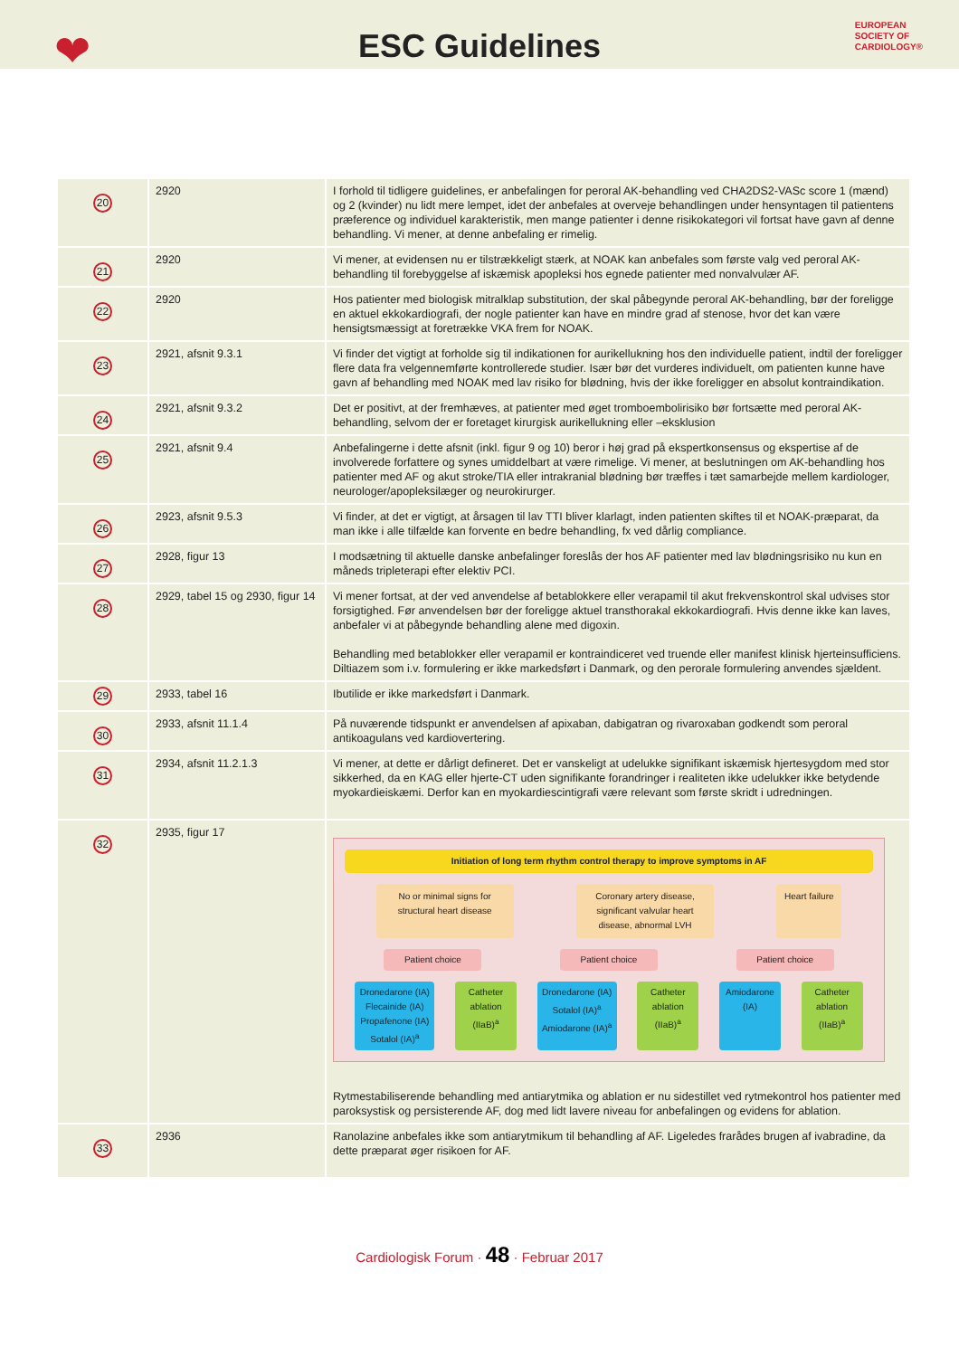❤
ESC Guidelines
EUROPEAN
SOCIETY OF
CARDIOLOGY®
| 20 | 2920 | I forhold til tidligere guidelines, er anbefalingen for peroral AK-behandling ved CHA2DS2-VASc score 1 (mænd) og 2 (kvinder) nu lidt mere lempet, idet der anbefales at overveje behandlingen under hensyntagen til patientens præference og individuel karakteristik, men mange patienter i denne risikokategori vil fortsat have gavn af denne behandling. Vi mener, at denne anbefaling er rimelig. |
| 21 | 2920 | Vi mener, at evidensen nu er tilstrækkeligt stærk, at NOAK kan anbefales som første valg ved peroral AK-behandling til forebyggelse af iskæmisk apopleksi hos egnede patienter med nonvalvulær AF. |
| 22 | 2920 | Hos patienter med biologisk mitralklap substitution, der skal påbegynde peroral AK-behandling, bør der foreligge en aktuel ekkokardiografi, der nogle patienter kan have en mindre grad af stenose, hvor det kan være hensigtsmæssigt at foretrække VKA frem for NOAK. |
| 23 | 2921, afsnit 9.3.1 | Vi finder det vigtigt at forholde sig til indikationen for aurikellukning hos den individuelle patient, indtil der foreligger flere data fra velgennemførte kontrollerede studier. Især bør det vurderes individuelt, om patienten kunne have gavn af behandling med NOAK med lav risiko for blødning, hvis der ikke foreligger en absolut kontraindikation. |
| 24 | 2921, afsnit 9.3.2 | Det er positivt, at der fremhæves, at patienter med øget tromboembolirisiko bør fortsætte med peroral AK-behandling, selvom der er foretaget kirurgisk aurikellukning eller –eksklusion |
| 25 | 2921, afsnit 9.4 | Anbefalingerne i dette afsnit (inkl. figur 9 og 10) beror i høj grad på ekspertkonsensus og ekspertise af de involverede forfattere og synes umiddelbart at være rimelige. Vi mener, at beslutningen om AK-behandling hos patienter med AF og akut stroke/TIA eller intrakranial blødning bør træffes i tæt samarbejde mellem kardiologer, neurologer/apopleksilæger og neurokirurger. |
| 26 | 2923, afsnit 9.5.3 | Vi finder, at det er vigtigt, at årsagen til lav TTI bliver klarlagt, inden patienten skiftes til et NOAK-præparat, da man ikke i alle tilfælde kan forvente en bedre behandling, fx ved dårlig compliance. |
| 27 | 2928, figur 13 | I modsætning til aktuelle danske anbefalinger foreslås der hos AF patienter med lav blødningsrisiko nu kun en måneds tripleterapi efter elektiv PCI. |
| 28 | 2929, tabel 15 og 2930, figur 14 | Vi mener fortsat, at der ved anvendelse af betablokkere eller verapamil til akut frekvenskontrol skal udvises stor forsigtighed. Før anvendelsen bør der foreligge aktuel transthorakal ekkokardiografi. Hvis denne ikke kan laves, anbefaler vi at påbegynde behandling alene med digoxin. Behandling med betablokker eller verapamil er kontraindiceret ved truende eller manifest klinisk hjerteinsufficiens. Diltiazem som i.v. formulering er ikke markedsført i Danmark, og den perorale formulering anvendes sjældent. |
| 29 | 2933, tabel 16 | Ibutilide er ikke markedsført i Danmark. |
| 30 | 2933, afsnit 11.1.4 | På nuværende tidspunkt er anvendelsen af apixaban, dabigatran og rivaroxaban godkendt som peroral antikoagulans ved kardiovertering. |
| 31 | 2934, afsnit 11.2.1.3 | Vi mener, at dette er dårligt defineret. Det er vanskeligt at udelukke signifikant iskæmisk hjertesygdom med stor sikkerhed, da en KAG eller hjerte-CT uden signifikante forandringer i realiteten ikke udelukker ikke betydende myokardieiskæmi. Derfor kan en myokardiescintigrafi være relevant som første skridt i udredningen. |
| 32 | 2935, figur 17 | Initiation of long term rhythm control therapy to improve symptoms in AF No or minimal signs for structural heart disease Coronary artery disease, significant valvular heart disease, abnormal LVH Heart failure Patient choice Patient choice Patient choice Dronedarone (IA) Flecainide (IA) Propafenone (IA) Sotalol (IA)<sup>a</sup> Catheter ablation (IIaB)<sup>a</sup> Dronedarone (IA) Sotalol (IA)<sup>a</sup> Amiodarone (IA)<sup>a</sup> Catheter ablation (IIaB)<sup>a</sup> Amiodarone (IA) Catheter ablation (IIaB)<sup>a</sup> Rytmestabiliserende behandling med antiarytmika og ablation er nu sidestillet ved rytmekontrol hos patienter med paroksystisk og persisterende AF, dog med lidt lavere niveau for anbefalingen og evidens for ablation. |
| 33 | 2936 | Ranolazine anbefales ikke som antiarytmikum til behandling af AF. Ligeledes frarådes brugen af ivabradine, da dette præparat øger risikoen for AF. |
Cardiologisk Forum · 48 · Februar 2017